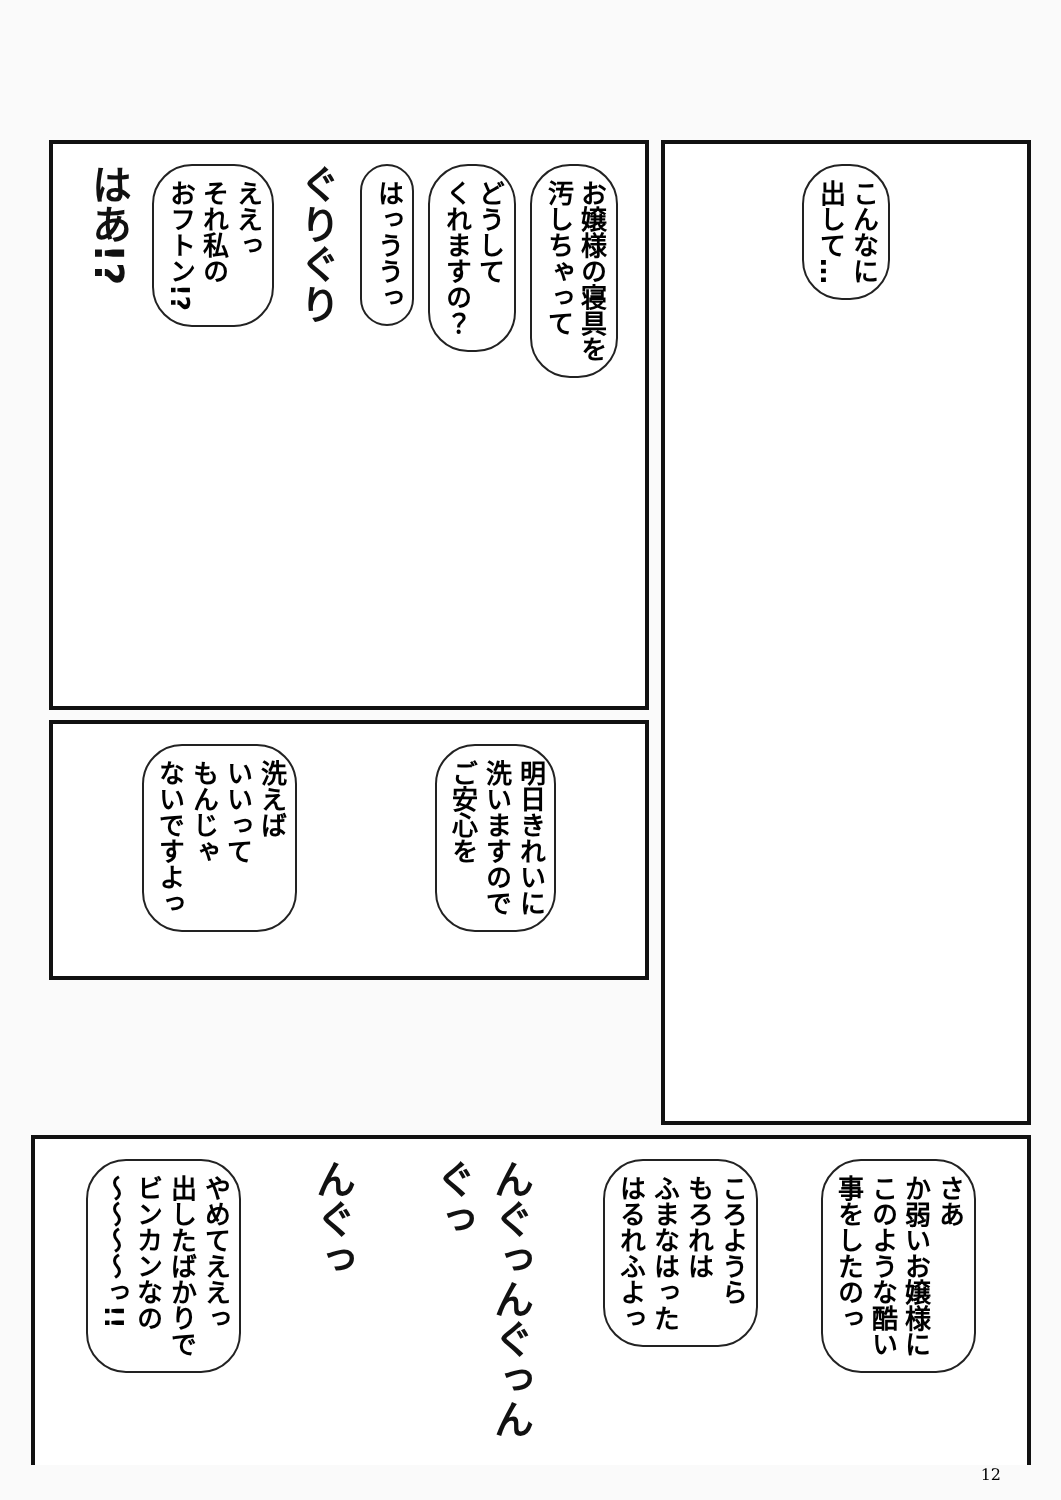こんなに
出して…
お嬢様の寝具を
汚しちゃって
どうして
くれますの？
はっううっ
ぐりぐり
ええっ
それ私の
おフトン!?
はあ!?
明日きれいに
洗いますので
ご安心を
洗えば
いいって
もんじゃ
ないですよっ
さあ
か弱いお嬢様に
このような酷い
事をしたのっ
ころようら
もろれは
ふまなはった
はるれふよっ
んぐっんぐっんぐっ
んぐっ
やめてええっ
出したばかりで
ビンカンなの
〜〜〜〜っ!!
12